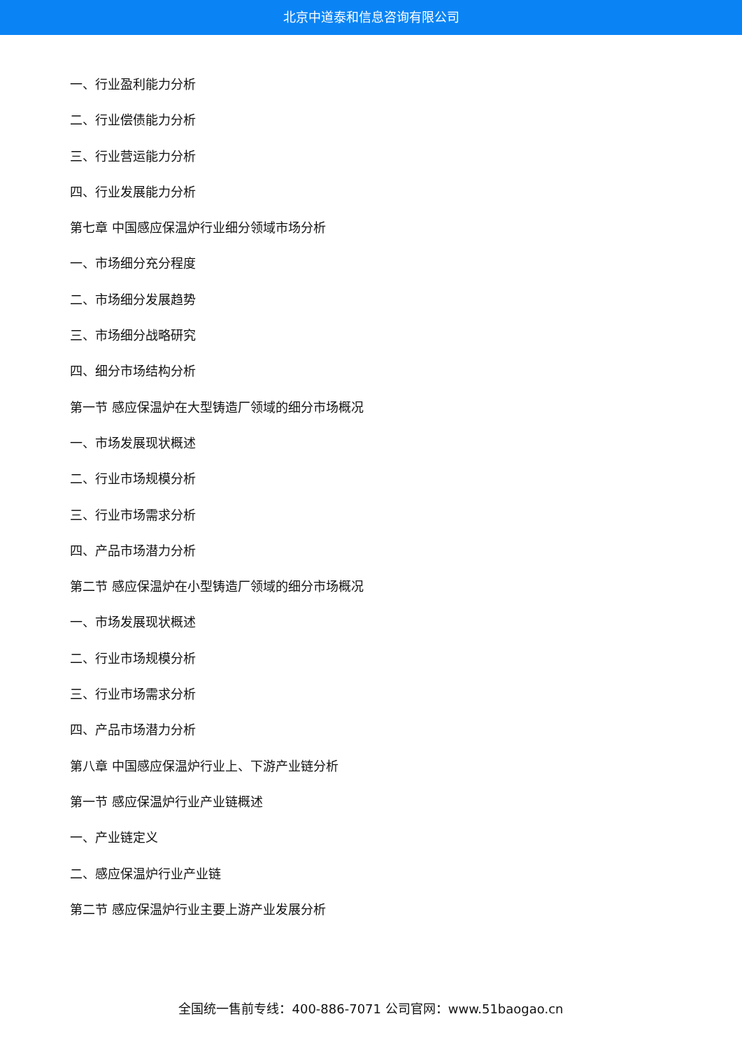北京中道泰和信息咨询有限公司
一、行业盈利能力分析
二、行业偿债能力分析
三、行业营运能力分析
四、行业发展能力分析
第七章 中国感应保温炉行业细分领域市场分析
一、市场细分充分程度
二、市场细分发展趋势
三、市场细分战略研究
四、细分市场结构分析
第一节 感应保温炉在大型铸造厂领域的细分市场概况
一、市场发展现状概述
二、行业市场规模分析
三、行业市场需求分析
四、产品市场潜力分析
第二节 感应保温炉在小型铸造厂领域的细分市场概况
一、市场发展现状概述
二、行业市场规模分析
三、行业市场需求分析
四、产品市场潜力分析
第八章 中国感应保温炉行业上、下游产业链分析
第一节 感应保温炉行业产业链概述
一、产业链定义
二、感应保温炉行业产业链
第二节 感应保温炉行业主要上游产业发展分析
全国统一售前专线：400-886-7071 公司官网：www.51baogao.cn